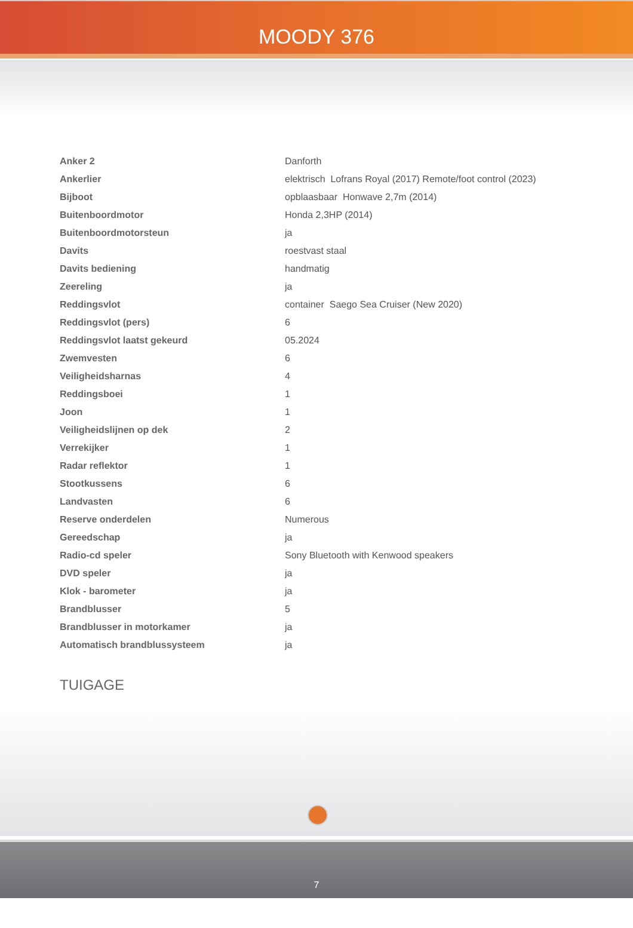MOODY 376
| Anker 2 | Danforth |
| Ankerlier | elektrisch Lofrans Royal (2017) Remote/foot control (2023) |
| Bijboot | opblaasbaar Honwave 2,7m (2014) |
| Buitenboordmotor | Honda 2,3HP (2014) |
| Buitenboordmotorsteun | ja |
| Davits | roestvast staal |
| Davits bediening | handmatig |
| Zeereling | ja |
| Reddingsvlot | container Saego Sea Cruiser (New 2020) |
| Reddingsvlot (pers) | 6 |
| Reddingsvlot laatst gekeurd | 05.2024 |
| Zwemvesten | 6 |
| Veiligheidsharnas | 4 |
| Reddingsboei | 1 |
| Joon | 1 |
| Veiligheidslijnen op dek | 2 |
| Verrekijker | 1 |
| Radar reflektor | 1 |
| Stootkussens | 6 |
| Landvasten | 6 |
| Reserve onderdelen | Numerous |
| Gereedschap | ja |
| Radio-cd speler | Sony Bluetooth with Kenwood speakers |
| DVD speler | ja |
| Klok - barometer | ja |
| Brandblusser | 5 |
| Brandblusser in motorkamer | ja |
| Automatisch brandblussysteem | ja |
TUIGAGE
7